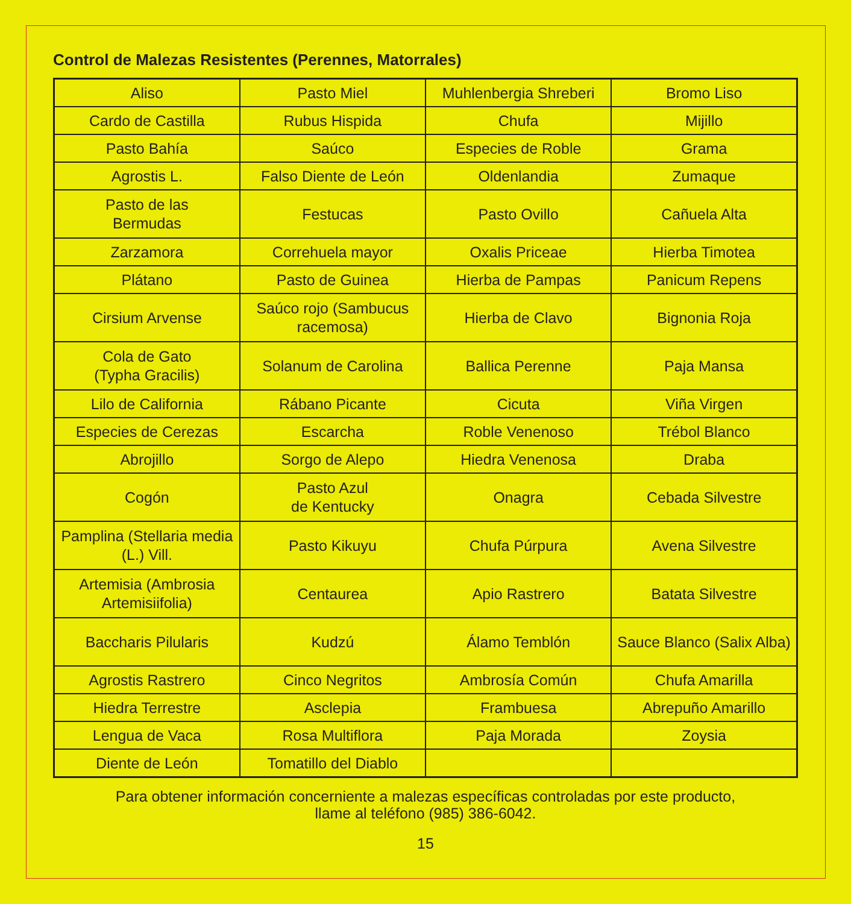Control de Malezas Resistentes (Perennes, Matorrales)
| Aliso | Pasto Miel | Muhlenbergia Shreberi | Bromo Liso |
| Cardo de Castilla | Rubus Hispida | Chufa | Mijillo |
| Pasto Bahía | Saúco | Especies de Roble | Grama |
| Agrostis L. | Falso Diente de León | Oldenlandia | Zumaque |
| Pasto de las Bermudas | Festucas | Pasto Ovillo | Cañuela Alta |
| Zarzamora | Correhuela mayor | Oxalis Priceae | Hierba Timotea |
| Plátano | Pasto de Guinea | Hierba de Pampas | Panicum Repens |
| Cirsium Arvense | Saúco rojo (Sambucus racemosa) | Hierba de Clavo | Bignonia Roja |
| Cola de Gato (Typha Gracilis) | Solanum de Carolina | Ballica Perenne | Paja Mansa |
| Lilo de California | Rábano Picante | Cicuta | Viña Virgen |
| Especies de Cerezas | Escarcha | Roble Venenoso | Trébol Blanco |
| Abrojillo | Sorgo de Alepo | Hiedra Venenosa | Draba |
| Cogón | Pasto Azul de Kentucky | Onagra | Cebada Silvestre |
| Pamplina (Stellaria media (L.) Vill. | Pasto Kikuyu | Chufa Púrpura | Avena Silvestre |
| Artemisia (Ambrosia Artemisiifolia) | Centaurea | Apio Rastrero | Batata Silvestre |
| Baccharis Pilularis | Kudzú | Álamo Temblón | Sauce Blanco (Salix Alba) |
| Agrostis Rastrero | Cinco Negritos | Ambrosía Común | Chufa Amarilla |
| Hiedra Terrestre | Asclepia | Frambuesa | Abrepuño Amarillo |
| Lengua de Vaca | Rosa Multiflora | Paja Morada | Zoysia |
| Diente de León | Tomatillo del Diablo | | |
Para obtener información concerniente a malezas específicas controladas por este producto,
llame al teléfono (985) 386-6042.
15